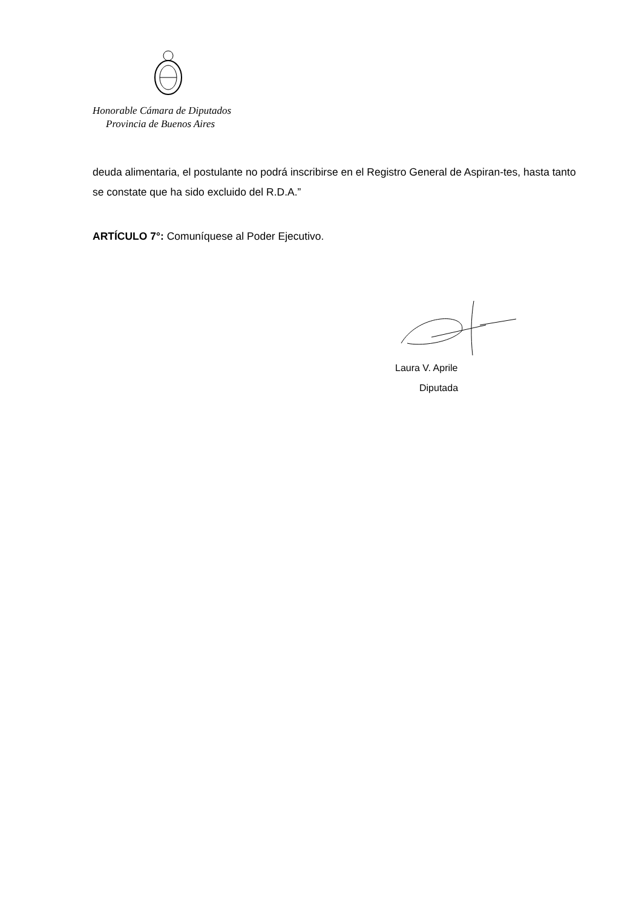Honorable Cámara de Diputados
Provincia de Buenos Aires
deuda alimentaria, el postulante no podrá inscribirse en el Registro General de Aspiran-tes, hasta tanto se constate que ha sido excluido del R.D.A.”
ARTÍCULO 7°: Comuníquese al Poder Ejecutivo.
Laura V. Aprile
Diputada